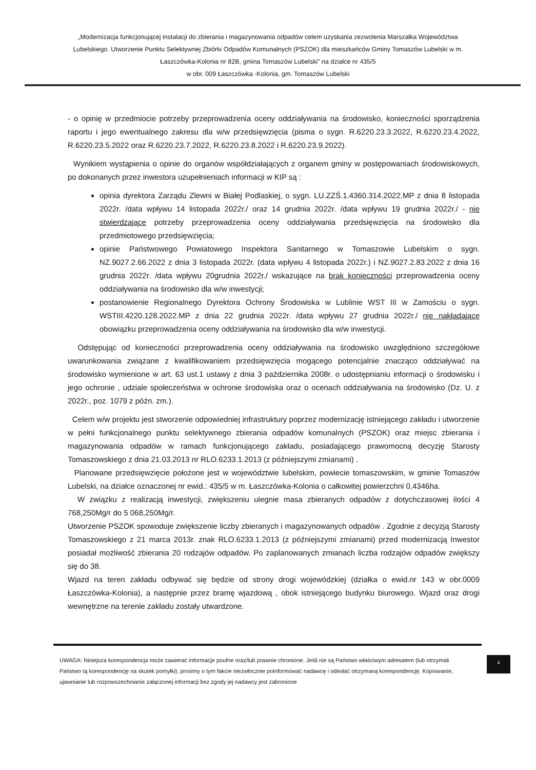„Modernizacja funkcjonującej instalacji do zbierania i magazynowania odpadów celem uzyskania zezwolenia Marszałka Województwa Lubelskiego. Utworzenie Punktu Selektywnej Zbiórki Odpadów Komunalnych (PSZOK) dla mieszkańców Gminy Tomaszów Lubelski w m. Łaszczówka-Kolonia nr 82B, gmina Tomaszów Lubelski" na działce nr 435/5
w obr. 009 Łaszczówka -Kolonia, gm. Tomaszów Lubelski
- o opinię w przedmiocie potrzeby przeprowadzenia oceny oddziaływania na środowisko, konieczności sporządzenia raportu i jego ewentualnego zakresu dla w/w przedsięwzięcia (pisma o sygn. R.6220.23.3.2022, R.6220.23.4.2022, R.6220.23.5.2022 oraz R.6220.23.7.2022, R.6220.23.8.2022 i R.6220.23.9.2022).
Wynikiem wystąpienia o opinie do organów współdziałających z organem gminy w postępowaniach środowiskowych, po dokonanych przez inwestora uzupełnieniach informacji w KIP są :
opinia dyrektora Zarządu Zlewni w Białej Podlaskiej, o sygn. LU.ZZŚ.1.4360.314.2022.MP z dnia 8 listopada 2022r. /data wpływu 14 listopada 2022r./ oraz 14 grudnia 2022r. /data wpływu 19 grudnia 2022r./ - nie stwierdzające potrzeby przeprowadzenia oceny oddziaływania przedsięwzięcia na środowisko dla przedmiotowego przedsięwzięcia;
opinie Państwowego Powiatowego Inspektora Sanitarnego w Tomaszowie Lubelskim o sygn. NZ.9027.2.66.2022 z dnia 3 listopada 2022r. (data wpływu 4 listopada 2022r.) i NZ.9027.2.83.2022 z dnia 16 grudnia 2022r. /data wpływu 20grudnia 2022r./ wskazujące na brak konieczności przeprowadzenia oceny oddziaływania na środowisko dla w/w inwestycji;
postanowienie Regionalnego Dyrektora Ochrony Środowiska w Lublinie WST III w Zamościu o sygn. WSTIII.4220.128.2022.MP z dnia 22 grudnia 2022r. /data wpływu 27 grudnia 2022r./ nie nakładające obowiązku przeprowadzenia oceny oddziaływania na środowisko dla w/w inwestycji.
Odstępując od konieczności przeprowadzenia oceny oddziaływania na środowisko uwzględniono szczegółowe uwarunkowania związane z kwalifikowaniem przedsięwzięcia mogącego potencjalnie znacząco oddziaływać na środowisko wymienione w art. 63 ust.1 ustawy z dnia 3 października 2008r. o udostępnianiu informacji o środowisku i jego ochronie , udziale społeczeństwa w ochronie środowiska oraz o ocenach oddziaływania na środowisko (Dz. U. z 2022r., poz. 1079 z późn. zm.).
Celem w/w projektu jest stworzenie odpowiedniej infrastruktury poprzez modernizację istniejącego zakładu i utworzenie w pełni funkcjonalnego punktu selektywnego zbierania odpadów komunalnych (PSZOK) oraz miejsc zbierania i magazynowania odpadów w ramach funkcjonującego zakładu, posiadającego prawomocną decyzję Starosty Tomaszowskiego z dnia 21.03.2013 nr RLO.6233.1.2013 (z późniejszymi zmianami) .
Planowane przedsięwzięcie położone jest w województwie lubelskim, powiecie tomaszowskim, w gminie Tomaszów Lubelski, na działce oznaczonej nr ewid.: 435/5 w m. Łaszczówka-Kolonia o całkowitej powierzchni 0,4346ha.
W związku z realizacją inwestycji, zwiększeniu ulegnie masa zbieranych odpadów z dotychczasowej ilości 4 768,250Mg/r do 5 068,250Mg/r.
Utworzenie PSZOK spowoduje zwiększenie liczby zbieranych i magazynowanych odpadów . Zgodnie z decyzją Starosty Tomaszowskiego z 21 marca 2013r. znak RLO.6233.1.2013 (z późniejszymi zmianami) przed modernizacją Inwestor posiadał możliwość zbierania 20 rodzajów odpadów. Po zaplanowanych zmianach liczba rodzajów odpadów zwiększy się do 38.
Wjazd na teren zakładu odbywać się będzie od strony drogi wojewódzkiej (działka o ewid.nr 143 w obr.0009 Łaszczówka-Kolonia), a następnie przez bramę wjazdową , obok istniejącego budynku biurowego. Wjazd oraz drogi wewnętrzne na terenie zakładu zostały utwardzone.
UWAGA: Niniejsza korespondencja może zawierać informacje poufne oraz/lub prawnie chronione. Jeśli nie są Państwo właściwym adresatem (lub otrzymali Państwo tą korespondencję na skutek pomyłki), prosimy o tym fakcie niezwłocznie poinformować nadawcę i odesłać otrzymaną korespondencję. Kopiowanie, ujawnianie lub rozpowszechnianie załączonej informacji bez zgody jej nadawcy jest zabronione
4